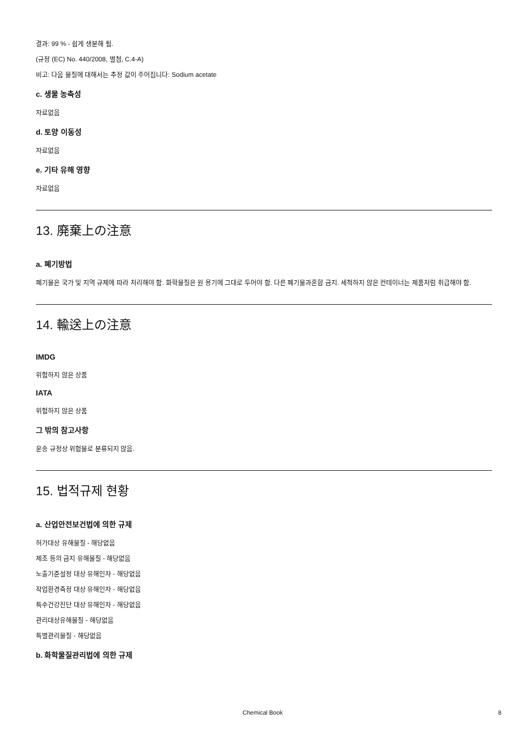결과: 99 % - 쉽게 생분해 됨.
(규정 (EC) No. 440/2008, 별첨, C.4-A)
비고: 다음 물질에 대해서는 추정 값이 주어집니다: Sodium acetate
c. 생물 농축성
자료없음
d. 토양 이동성
자료없음
e. 기타 유해 영향
자료없음
13. 廃棄上の注意
a. 폐기방법
폐기물은 국가 및 지역 규제에 따라 처리해야 함. 화학물질은 원 용기에 그대로 두어야 함. 다른 폐기물과혼합 금지. 세척하지 않은 컨테이너는 제품처럼 취급해야 함.
14. 輸送上の注意
IMDG
위험하지 않은 상품
IATA
위험하지 않은 상품
그 밖의 참고사항
운송 규정상 위험물로 분류되지 않음.
15. 법적규제 현황
a. 산업안전보건법에 의한 규제
허가대상 유해물질 - 해당없음
제조 등의 금지 유해물질 - 해당없음
노출기준설정 대상 유해인자 - 해당없음
작업환경측정 대상 유해인자 - 해당없음
특수건강진단 대상 유해인자 - 해당없음
관리대상유해물질 - 해당없음
특별관리물질 - 해당없음
b. 화학물질관리법에 의한 규제
Chemical Book 8